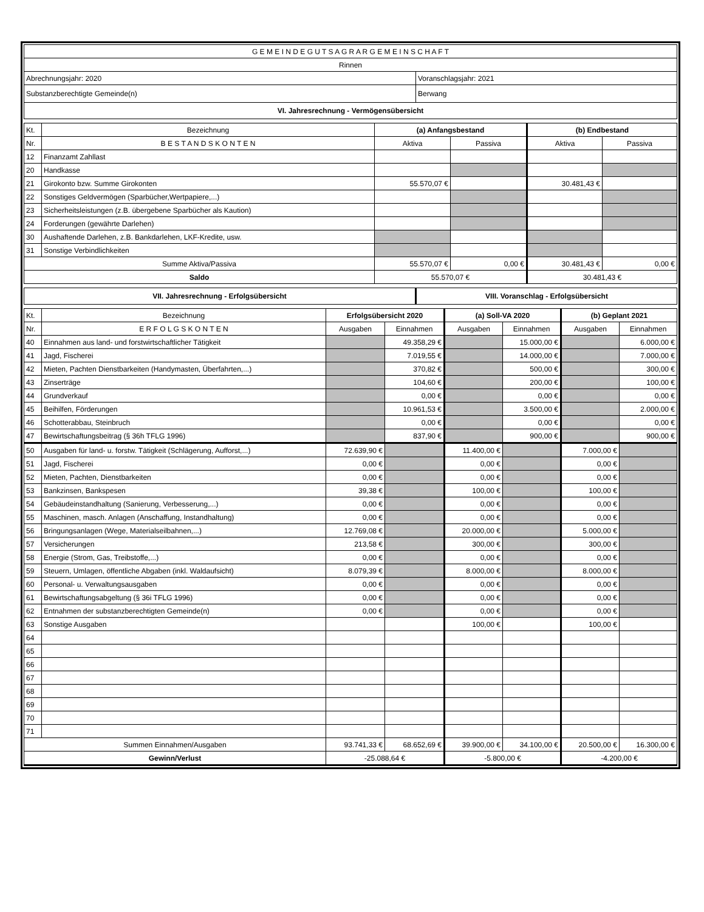| G E M E I N D E G U T S A G R A R G E M E I N S C H A F T | |
| Rinnen | |
| Abrechnungsjahr: 2020 | Voranschlagsjahr: 2021 |
| Substanzberechtigte Gemeinde(n) | Berwang |
| VI. Jahresrechnung - Vermögensübersicht | |
| Kt. | Bezeichnung | (a) Anfangsbestand | | (b) Endbestand | |
| Nr. | B E S T A N D S K O N T E N | Aktiva | Passiva | Aktiva | Passiva |
| 12 | Finanzamt Zahllast | | | | |
| 20 | Handkasse | | | | |
| 21 | Girokonto bzw. Summe Girokonten | 55.570,07 € | | 30.481,43 € | |
| 22 | Sonstiges Geldvermögen (Sparbücher,Wertpapiere,...) | | | | |
| 23 | Sicherheitsleistungen (z.B. übergebene Sparbücher als Kaution) | | | | |
| 24 | Forderungen (gewährte Darlehen) | | | | |
| 30 | Aushaftende Darlehen, z.B. Bankdarlehen, LKF-Kredite, usw. | | | | |
| 31 | Sonstige Verbindlichkeiten | | | | |
| Summe Aktiva/Passiva | | 55.570,07 € | 0,00 € | 30.481,43 € | 0,00 € |
| Saldo | | 55.570,07 € | | 30.481,43 € | |
| VII. Jahresrechnung - Erfolgsübersicht | VIII. Voranschlag - Erfolgsübersicht |
| Kt. | Bezeichnung | Erfolgsübersicht 2020 | | (a) Soll-VA 2020 | | (b) Geplant 2021 | |
| Nr. | E R F O L G S K O N T E N | Ausgaben | Einnahmen | Ausgaben | Einnahmen | Ausgaben | Einnahmen |
| 40 | Einnahmen aus land- und forstwirtschaftlicher Tätigkeit | | 49.358,29 € | | 15.000,00 € | | 6.000,00 € |
| 41 | Jagd, Fischerei | | 7.019,55 € | | 14.000,00 € | | 7.000,00 € |
| 42 | Mieten, Pachten Dienstbarkeiten (Handymasten, Überfahrten,...) | | 370,82 € | | 500,00 € | | 300,00 € |
| 43 | Zinserträge | | 104,60 € | | 200,00 € | | 100,00 € |
| 44 | Grundverkauf | | 0,00 € | | 0,00 € | | 0,00 € |
| 45 | Beihilfen, Förderungen | | 10.961,53 € | | 3.500,00 € | | 2.000,00 € |
| 46 | Schotterabbau, Steinbruch | | 0,00 € | | 0,00 € | | 0,00 € |
| 47 | Bewirtschaftungsbeitrag (§ 36h TFLG 1996) | | 837,90 € | | 900,00 € | | 900,00 € |
| 50 | Ausgaben für land- u. forstw. Tätigkeit (Schlägerung, Aufforst,...) | 72.639,90 € | | 11.400,00 € | | 7.000,00 € | |
| 51 | Jagd, Fischerei | 0,00 € | | 0,00 € | | 0,00 € | |
| 52 | Mieten, Pachten, Dienstbarkeiten | 0,00 € | | 0,00 € | | 0,00 € | |
| 53 | Bankzinsen, Bankspesen | 39,38 € | | 100,00 € | | 100,00 € | |
| 54 | Gebäudeinstandhaltung (Sanierung, Verbesserung,...) | 0,00 € | | 0,00 € | | 0,00 € | |
| 55 | Maschinen, masch. Anlagen (Anschaffung, Instandhaltung) | 0,00 € | | 0,00 € | | 0,00 € | |
| 56 | Bringungsanlagen (Wege, Materialseilbahnen,...) | 12.769,08 € | | 20.000,00 € | | 5.000,00 € | |
| 57 | Versicherungen | 213,58 € | | 300,00 € | | 300,00 € | |
| 58 | Energie (Strom, Gas, Treibstoffe,...) | 0,00 € | | 0,00 € | | 0,00 € | |
| 59 | Steuern, Umlagen, öffentliche Abgaben (inkl. Waldaufsicht) | 8.079,39 € | | 8.000,00 € | | 8.000,00 € | |
| 60 | Personal- u. Verwaltungsausgaben | 0,00 € | | 0,00 € | | 0,00 € | |
| 61 | Bewirtschaftungsabgeltung (§ 36i TFLG 1996) | 0,00 € | | 0,00 € | | 0,00 € | |
| 62 | Entnahmen der substanzberechtigten Gemeinde(n) | 0,00 € | | 0,00 € | | 0,00 € | |
| 63 | Sonstige Ausgaben | | | 100,00 € | | 100,00 € | |
| 64 | | | | | | | |
| 65 | | | | | | | |
| 66 | | | | | | | |
| 67 | | | | | | | |
| 68 | | | | | | | |
| 69 | | | | | | | |
| 70 | | | | | | | |
| 71 | | | | | | | |
| Summen Einnahmen/Ausgaben | | 93.741,33 € | 68.652,69 € | 39.900,00 € | 34.100,00 € | 20.500,00 € | 16.300,00 € |
| Gewinn/Verlust | | -25.088,64 € | | -5.800,00 € | | -4.200,00 € | |